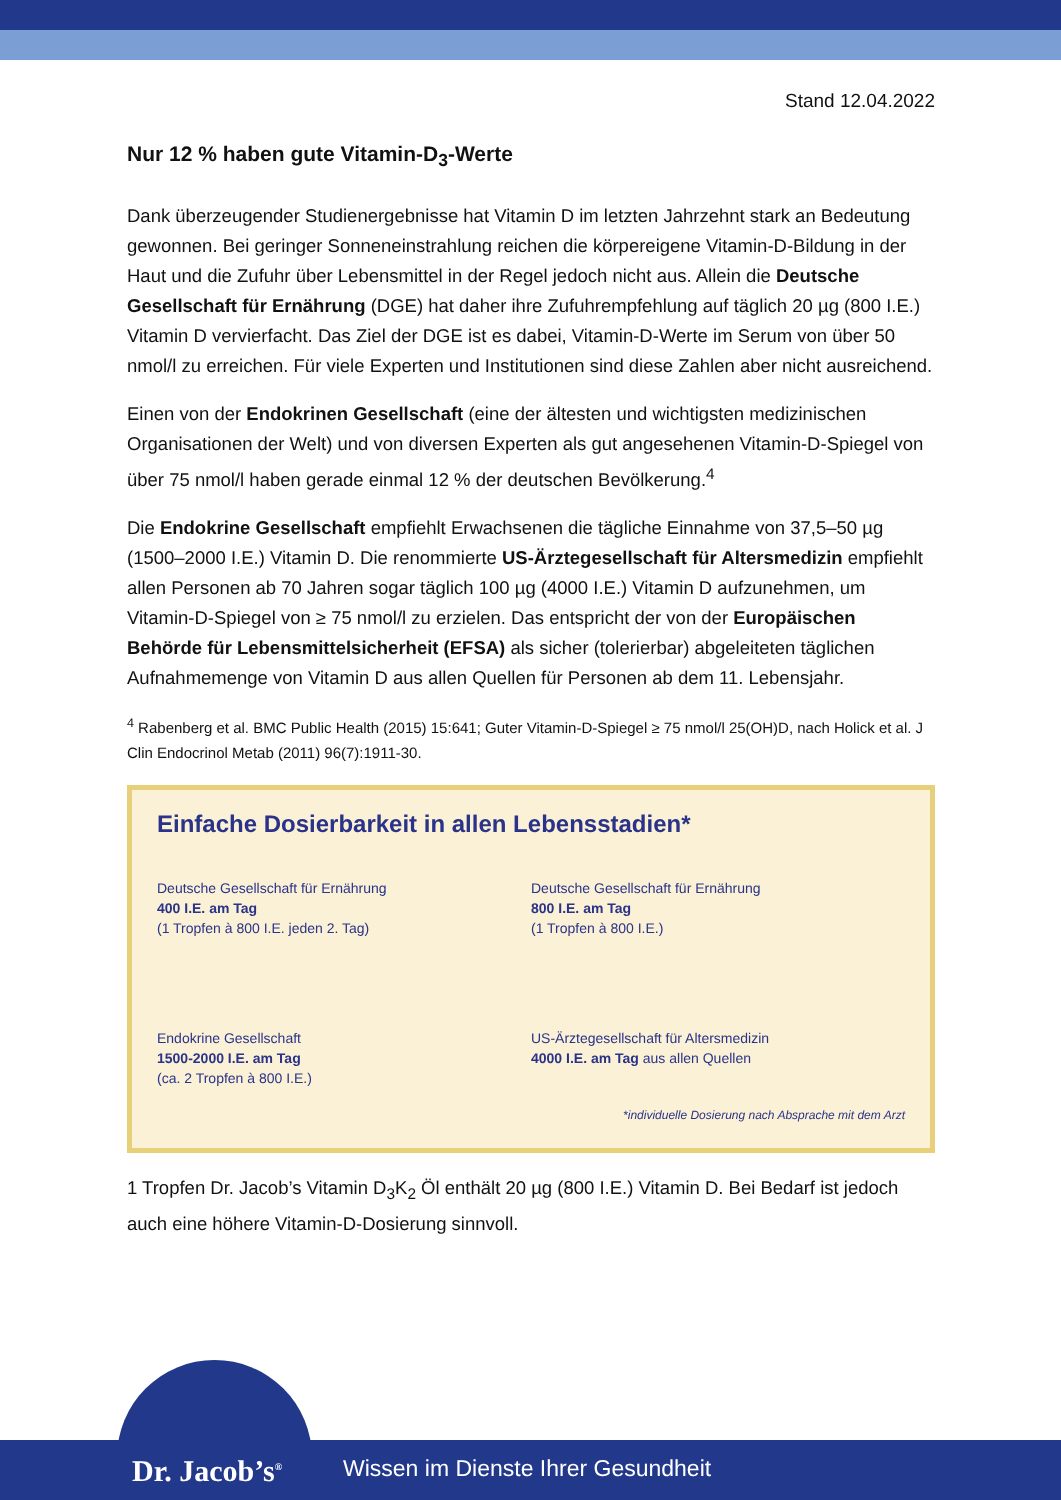Stand 12.04.2022
Nur 12 % haben gute Vitamin-D<sub>3</sub>-Werte
Dank überzeugender Studienergebnisse hat Vitamin D im letzten Jahrzehnt stark an Bedeutung gewonnen. Bei geringer Sonneneinstrahlung reichen die körpereigene Vitamin-D-Bildung in der Haut und die Zufuhr über Lebensmittel in der Regel jedoch nicht aus. Allein die Deutsche Gesellschaft für Ernährung (DGE) hat daher ihre Zufuhrempfehlung auf täglich 20 µg (800 I.E.) Vitamin D vervierfacht. Das Ziel der DGE ist es dabei, Vitamin-D-Werte im Serum von über 50 nmol/l zu erreichen. Für viele Experten und Institutionen sind diese Zahlen aber nicht ausreichend.
Einen von der Endokrinen Gesellschaft (eine der ältesten und wichtigsten medizinischen Organisationen der Welt) und von diversen Experten als gut angesehenen Vitamin-D-Spiegel von über 75 nmol/l haben gerade einmal 12 % der deutschen Bevölkerung.<sup>4</sup>
Die Endokrine Gesellschaft empfiehlt Erwachsenen die tägliche Einnahme von 37,5–50 µg (1500–2000 I.E.) Vitamin D. Die renommierte US-Ärztegesellschaft für Altersmedizin empfiehlt allen Personen ab 70 Jahren sogar täglich 100 µg (4000 I.E.) Vitamin D aufzunehmen, um Vitamin-D-Spiegel von ≥ 75 nmol/l zu erzielen. Das entspricht der von der Europäischen Behörde für Lebensmittelsicherheit (EFSA) als sicher (tolerierbar) abgeleiteten täglichen Aufnahmemenge von Vitamin D aus allen Quellen für Personen ab dem 11. Lebensjahr.
<sup>4</sup> Rabenberg et al. BMC Public Health (2015) 15:641; Guter Vitamin-D-Spiegel ≥ 75 nmol/l 25(OH)D, nach Holick et al. J Clin Endocrinol Metab (2011) 96(7):1911-30.
Einfache Dosierbarkeit in allen Lebensstadien*
Deutsche Gesellschaft für Ernährung
400 I.E. am Tag
(1 Tropfen à 800 I.E. jeden 2. Tag)
Deutsche Gesellschaft für Ernährung
800 I.E. am Tag
(1 Tropfen à 800 I.E.)
Endokrine Gesellschaft
1500-2000 I.E. am Tag
(ca. 2 Tropfen à 800 I.E.)
US-Ärztegesellschaft für Altersmedizin
4000 I.E. am Tag aus allen Quellen
*individuelle Dosierung nach Absprache mit dem Arzt
1 Tropfen Dr. Jacob’s Vitamin D<sub>3</sub>K<sub>2</sub> Öl enthält 20 µg (800 I.E.) Vitamin D. Bei Bedarf ist jedoch auch eine höhere Vitamin-D-Dosierung sinnvoll.
Wissen im Dienste Ihrer Gesundheit
Dr. Jacob’s<sup>®</sup>